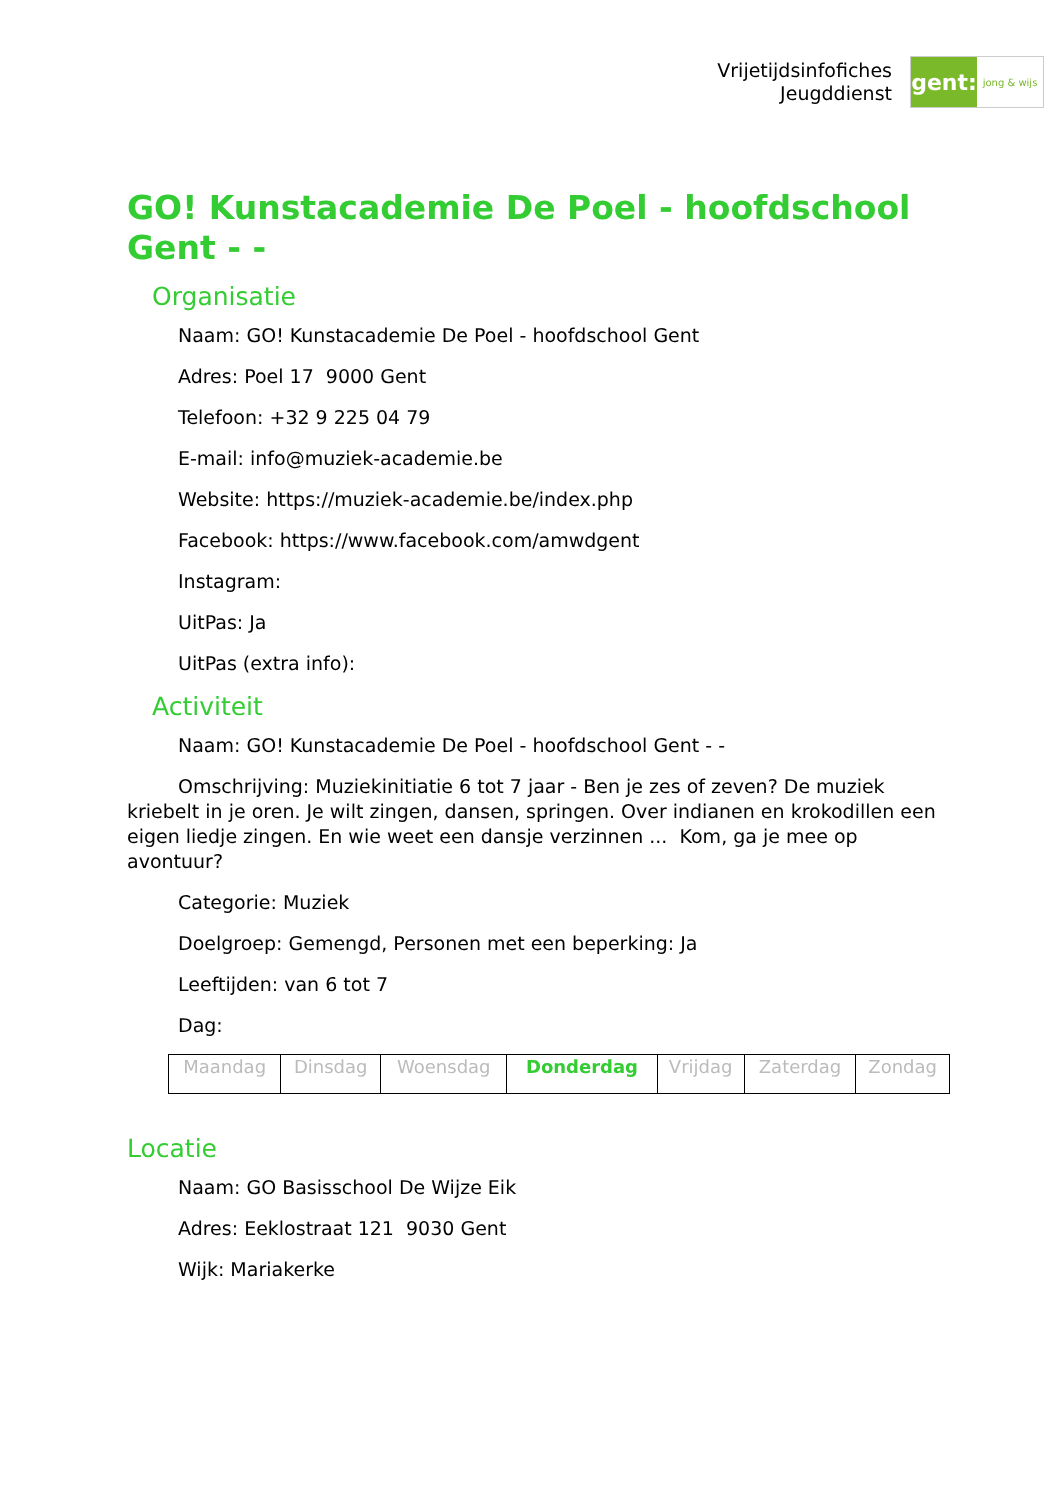Vrijetijdsinfofiches
Jeugddienst
gent:
jong & wijs
GO! Kunstacademie De Poel - hoofdschool Gent - -
Organisatie
Naam: GO! Kunstacademie De Poel - hoofdschool Gent
Adres: Poel 17 9000 Gent
Telefoon: +32 9 225 04 79
E-mail: info@muziek-academie.be
Website: https://muziek-academie.be/index.php
Facebook: https://www.facebook.com/amwdgent
Instagram:
UitPas: Ja
UitPas (extra info):
Activiteit
Naam: GO! Kunstacademie De Poel - hoofdschool Gent - -
Omschrijving: Muziekinitiatie 6 tot 7 jaar - Ben je zes of zeven? De muziek kriebelt in je oren. Je wilt zingen, dansen, springen. Over indianen en krokodillen een eigen liedje zingen. En wie weet een dansje verzinnen ... Kom, ga je mee op avontuur?
Categorie: Muziek
Doelgroep: Gemengd, Personen met een beperking: Ja
Leeftijden: van 6 tot 7
Dag:
| Maandag | Dinsdag | Woensdag | Donderdag | Vrijdag | Zaterdag | Zondag |
Locatie
Naam: GO Basisschool De Wijze Eik
Adres: Eeklostraat 121 9030 Gent
Wijk: Mariakerke